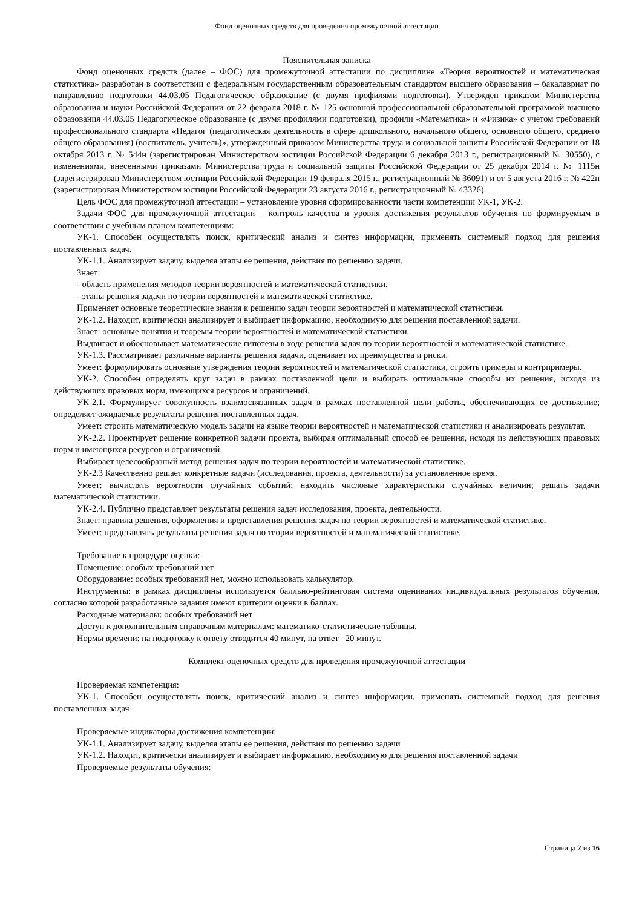Фонд оценочных средств для проведения промежуточной аттестации
Пояснительная записка
Фонд оценочных средств (далее – ФОС) для промежуточной аттестации по дисциплине «Теория вероятностей и математическая статистика» разработан в соответствии с федеральным государственным образовательным стандартом высшего образования – бакалавриат по направлению подготовки 44.03.05 Педагогическое образование (с двумя профилями подготовки). Утвержден приказом Министерства образования и науки Российской Федерации от 22 февраля 2018 г. № 125 основной профессиональной образовательной программой высшего образования 44.03.05 Педагогическое образование (с двумя профилями подготовки), профили «Математика» и «Физика» с учетом требований профессионального стандарта «Педагог (педагогическая деятельность в сфере дошкольного, начального общего, основного общего, среднего общего образования) (воспитатель, учитель)», утвержденный приказом Министерства труда и социальной защиты Российской Федерации от 18 октября 2013 г. № 544н (зарегистрирован Министерством юстиции Российской Федерации 6 декабря 2013 г., регистрационный № 30550), с изменениями, внесенными приказами Министерства труда и социальной защиты Российской Федерации от 25 декабря 2014 г. № 1115н (зарегистрирован Министерством юстиции Российской Федерации 19 февраля 2015 г., регистрационный № 36091) и от 5 августа 2016 г. № 422н (зарегистрирован Министерством юстиции Российской Федерации 23 августа 2016 г., регистрационный № 43326).
Цель ФОС для промежуточной аттестации – установление уровня сформированности части компетенции УК-1, УК-2.
Задачи ФОС для промежуточной аттестации – контроль качества и уровня достижения результатов обучения по формируемым в соответствии с учебным планом компетенциям:
УК-1. Способен осуществлять поиск, критический анализ и синтез информации, применять системный подход для решения поставленных задач.
УК-1.1. Анализирует задачу, выделяя этапы ее решения, действия по решению задачи.
Знает:
- область применения методов теории вероятностей и математической статистики.
- этапы решения задачи по теории вероятностей и математической статистике.
Применяет основные теоретические знания к решению задач теории вероятностей и математической статистики.
УК-1.2. Находит, критически анализирует и выбирает информацию, необходимую для решения поставленной задачи.
Знает: основные понятия и теоремы теории вероятностей и математической статистики.
Выдвигает и обосновывает математические гипотезы в ходе решения задач по теории вероятностей и математической статистике.
УК-1.3. Рассматривает различные варианты решения задачи, оценивает их преимущества и риски.
Умеет: формулировать основные утверждения теории вероятностей и математической статистики, строить примеры и контрпримеры.
УК-2. Способен определять круг задач в рамках поставленной цели и выбирать оптимальные способы их решения, исходя из действующих правовых норм, имеющихся ресурсов и ограничений.
УК-2.1. Формулирует совокупность взаимосвязанных задач в рамках поставленной цели работы, обеспечивающих ее достижение; определяет ожидаемые результаты решения поставленных задач.
Умеет: строить математическую модель задачи на языке теории вероятностей и математической статистики и анализировать результат.
УК-2.2. Проектирует решение конкретной задачи проекта, выбирая оптимальный способ ее решения, исходя из действующих правовых норм и имеющихся ресурсов и ограничений.
Выбирает целесообразный метод решения задач по теории вероятностей и математической статистике.
УК-2.3 Качественно решает конкретные задачи (исследования, проекта, деятельности) за установленное время.
Умеет: вычислять вероятности случайных событий; находить числовые характеристики случайных величин; решать задачи математической статистики.
УК-2.4. Публично представляет результаты решения задач исследования, проекта, деятельности.
Знает: правила решения, оформления и представления решения задач по теории вероятностей и математической статистике.
Умеет: представлять результаты решения задач по теории вероятностей и математической статистике.
Требование к процедуре оценки:
Помещение: особых требований нет
Оборудование: особых требований нет, можно использовать калькулятор.
Инструменты: в рамках дисциплины используется балльно-рейтинговая система оценивания индивидуальных результатов обучения, согласно которой разработанные задания имеют критерии оценки в баллах.
Расходные материалы: особых требований нет
Доступ к дополнительным справочным материалам: математико-статистические таблицы.
Нормы времени: на подготовку к ответу отводится 40 минут, на ответ –20 минут.
Комплект оценочных средств для проведения промежуточной аттестации
Проверяемая компетенция:
УК-1. Способен осуществлять поиск, критический анализ и синтез информации, применять системный подход для решения поставленных задач
Проверяемые индикаторы достижения компетенции:
УК-1.1. Анализирует задачу, выделяя этапы ее решения, действия по решению задачи
УК-1.2. Находит, критически анализирует и выбирает информацию, необходимую для решения поставленной задачи
Проверяемые результаты обучения:
Страница 2 из 16